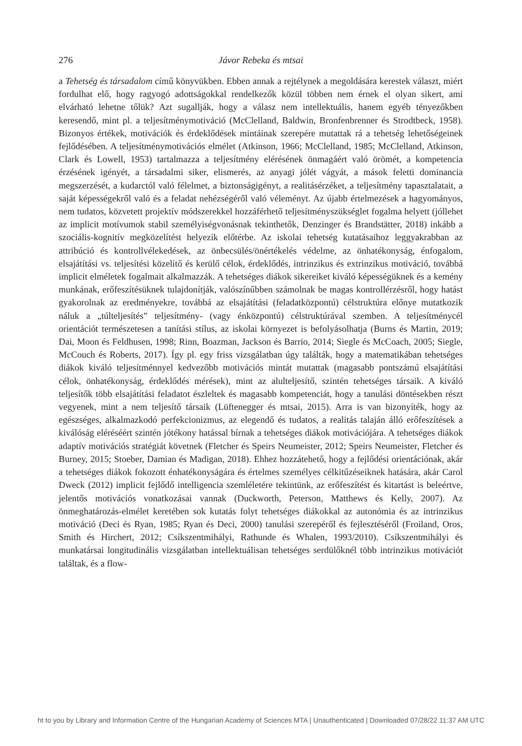276 Jávor Rebeka és mtsai
a Tehetség és társadalom című könyvükben. Ebben annak a rejtélynek a megoldására kerestek választ, miért fordulhat elő, hogy ragyogó adottságokkal rendelkezők közül többen nem érnek el olyan sikert, ami elvárható lehetne tőlük? Azt sugallják, hogy a válasz nem intellektuális, hanem egyéb tényezőkben keresendő, mint pl. a teljesítménymotiváció (McClelland, Baldwin, Bronfenbrenner és Strodtbeck, 1958). Bizonyos értékek, motivációk és érdeklődések mintáinak szerepére mutattak rá a tehetség lehetőségeinek fejlődésében. A teljesítménymotivációs elmélet (Atkinson, 1966; McClelland, 1985; McClelland, Atkinson, Clark és Lowell, 1953) tartalmazza a teljesítmény elérésének önmagáért való örömét, a kompetencia érzésének igényét, a társadalmi siker, elismerés, az anyagi jólét vágyát, a mások feletti dominancia megszerzését, a kudarctól való félelmet, a biztonságigényt, a realitásérzéket, a teljesítmény tapasztalatait, a saját képességekről való és a feladat nehézségéről való véleményt. Az újabb értelmezések a hagyományos, nem tudatos, közvetett projektív módszerekkel hozzáférhető teljesítményszükséglet fogalma helyett (jóllehet az implicit motívumok stabil személyiségvonásnak tekinthetők, Denzinger és Brandstätter, 2018) inkább a szociális-kognitív megközelítést helyezik előtérbe. Az iskolai tehetség kutatásaihoz leggyakrabban az attribúció és kontrollvélekedések, az önbecsülés/önértékelés védelme, az önhatékonyság, énfogalom, elsajátítási vs. teljesítési közelítő és kerülő célok, érdeklődés, intrinzikus és extrinzikus motiváció, továbbá implicit elméletek fogalmait alkalmazzák. A tehetséges diákok sikereiket kiváló képességüknek és a kemény munkának, erőfeszítésüknek tulajdonítják, valószínűbben számolnak be magas kontrollérzésről, hogy hatást gyakorolnak az eredményekre, továbbá az elsajátítási (feladatközpontú) célstruktúra előnye mutatkozik náluk a „túlteljesítés” teljesítmény- (vagy énközpontú) célstruktúrával szemben. A teljesítménycél orientációt természetesen a tanítási stílus, az iskolai környezet is befolyásolhatja (Burns és Martin, 2019; Dai, Moon és Feldhusen, 1998; Rinn, Boazman, Jackson és Barrio, 2014; Siegle és McCoach, 2005; Siegle, McCouch és Roberts, 2017). Így pl. egy friss vizsgálatban úgy találták, hogy a matematikában tehetséges diákok kiváló teljesítménnyel kedvezőbb motivációs mintát mutattak (magasabb pontszámú elsajátítási célok, önhatékonyság, érdeklődés mérések), mint az alulteljesítő, szintén tehetséges társaik. A kiváló teljesítők több elsajátítási feladatot észleltek és magasabb kompetenciát, hogy a tanulási döntésekben részt vegyenek, mint a nem teljesítő társaik (Lüftenegger és mtsai, 2015). Arra is van bizonyíték, hogy az egészséges, alkalmazkodó perfekcionizmus, az elegendő és tudatos, a realitás talaján álló erőfeszítések a kiválóság eléréséért szintén jótékony hatással bírnak a tehetséges diákok motivációjára. A tehetséges diákok adaptív motivációs stratégiát követnek (Fletcher és Speirs Neumeister, 2012; Speirs Neumeister, Fletcher és Burney, 2015; Stoeber, Damian és Madigan, 2018). Ehhez hozzátehető, hogy a fejlődési orientációnak, akár a tehetséges diákok fokozott énhatékonyságára és értelmes személyes célkitűzéseiknek hatására, akár Carol Dweck (2012) implicit fejlődő intelligencia szemléletére tekintünk, az erőfeszítést és kitartást is beleértve, jelentős motivációs vonatkozásai vannak (Duckworth, Peterson, Matthews és Kelly, 2007). Az önmeghatározás-elmélet keretében sok kutatás folyt tehetséges diákokkal az autonómia és az intrinzikus motiváció (Deci és Ryan, 1985; Ryan és Deci, 2000) tanulási szerepéről és fejlesztéséről (Froiland, Oros, Smith és Hirchert, 2012; Csíkszentmihályi, Rathunde és Whalen, 1993/2010). Csíkszentmihályi és munkatársai longitudinális vizsgálatban intellektuálisan tehetséges serdülőknél több intrinzikus motivációt találtak, és a flow-
ht to you by Library and Information Centre of the Hungarian Academy of Sciences MTA | Unauthenticated | Downloaded 07/28/22 11:37 AM UTC